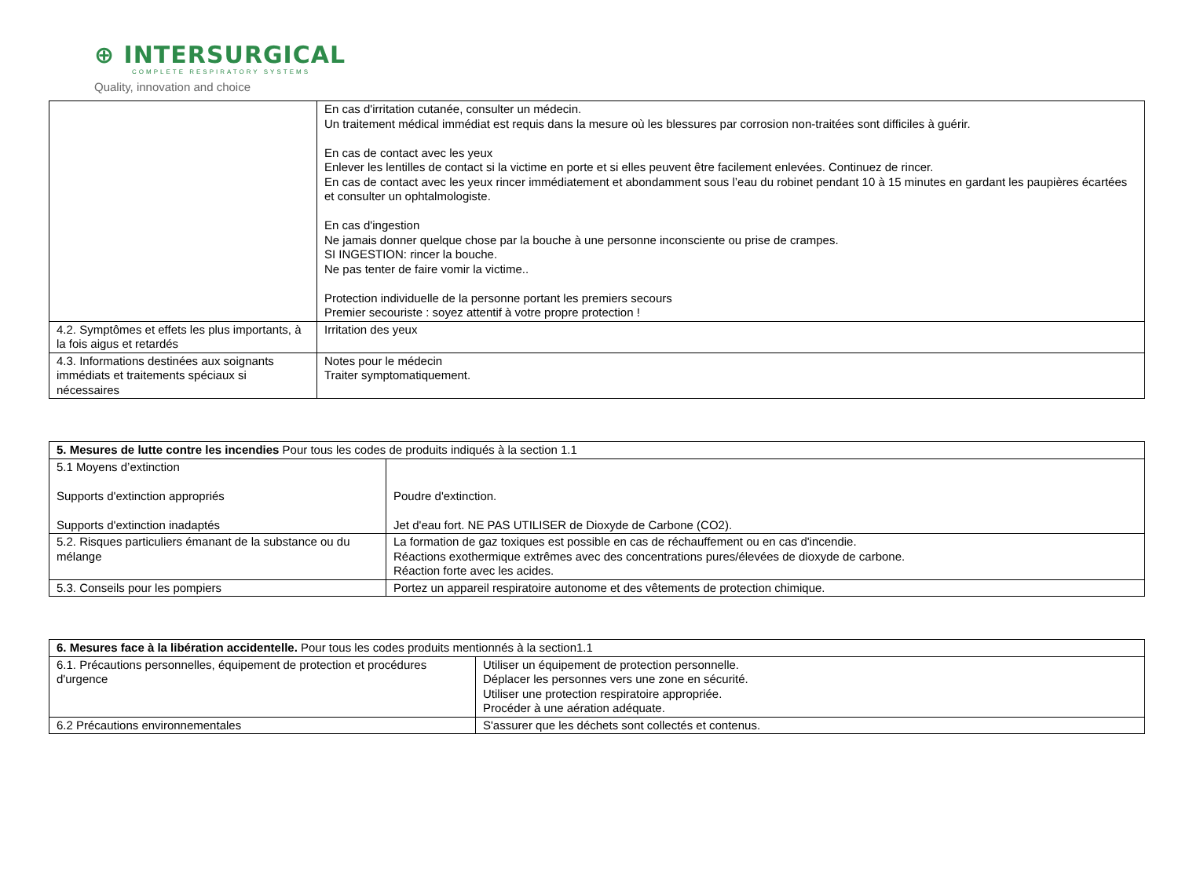⊕ INTERSURGICAL
COMPLETE RESPIRATORY SYSTEMS
Quality, innovation and choice
| | En cas d'irritation cutanée, consulter un médecin. Un traitement médical immédiat est requis dans la mesure où les blessures par corrosion non-traitées sont difficiles à guérir. En cas de contact avec les yeux Enlever les lentilles de contact si la victime en porte et si elles peuvent être facilement enlevées. Continuez de rincer. En cas de contact avec les yeux rincer immédiatement et abondamment sous l’eau du robinet pendant 10 à 15 minutes en gardant les paupières écartées et consulter un ophtalmologiste. En cas d'ingestion Ne jamais donner quelque chose par la bouche à une personne inconsciente ou prise de crampes. SI INGESTION: rincer la bouche. Ne pas tenter de faire vomir la victime.. Protection individuelle de la personne portant les premiers secours Premier secouriste : soyez attentif à votre propre protection ! |
| 4.2. Symptômes et effets les plus importants, à la fois aigus et retardés | Irritation des yeux |
| 4.3. Informations destinées aux soignants immédiats et traitements spéciaux si nécessaires | Notes pour le médecin Traiter symptomatiquement. |
| 5. Mesures de lutte contre les incendies Pour tous les codes de produits indiqués à la section 1.1 | |
| 5.1 Moyens d’extinction Supports d'extinction appropriés Supports d'extinction inadaptés | Poudre d'extinction. Jet d'eau fort. NE PAS UTILISER de Dioxyde de Carbone (CO2). |
| 5.2. Risques particuliers émanant de la substance ou du mélange | La formation de gaz toxiques est possible en cas de réchauffement ou en cas d'incendie. Réactions exothermique extrêmes avec des concentrations pures/élevées de dioxyde de carbone. Réaction forte avec les acides. |
| 5.3. Conseils pour les pompiers | Portez un appareil respiratoire autonome et des vêtements de protection chimique. |
| 6. Mesures face à la libération accidentelle. Pour tous les codes produits mentionnés à la section1.1 | |
| 6.1. Précautions personnelles, équipement de protection et procédures d'urgence | Utiliser un équipement de protection personnelle. Déplacer les personnes vers une zone en sécurité. Utiliser une protection respiratoire appropriée. Procéder à une aération adéquate. |
| 6.2 Précautions environnementales | S'assurer que les déchets sont collectés et contenus. |